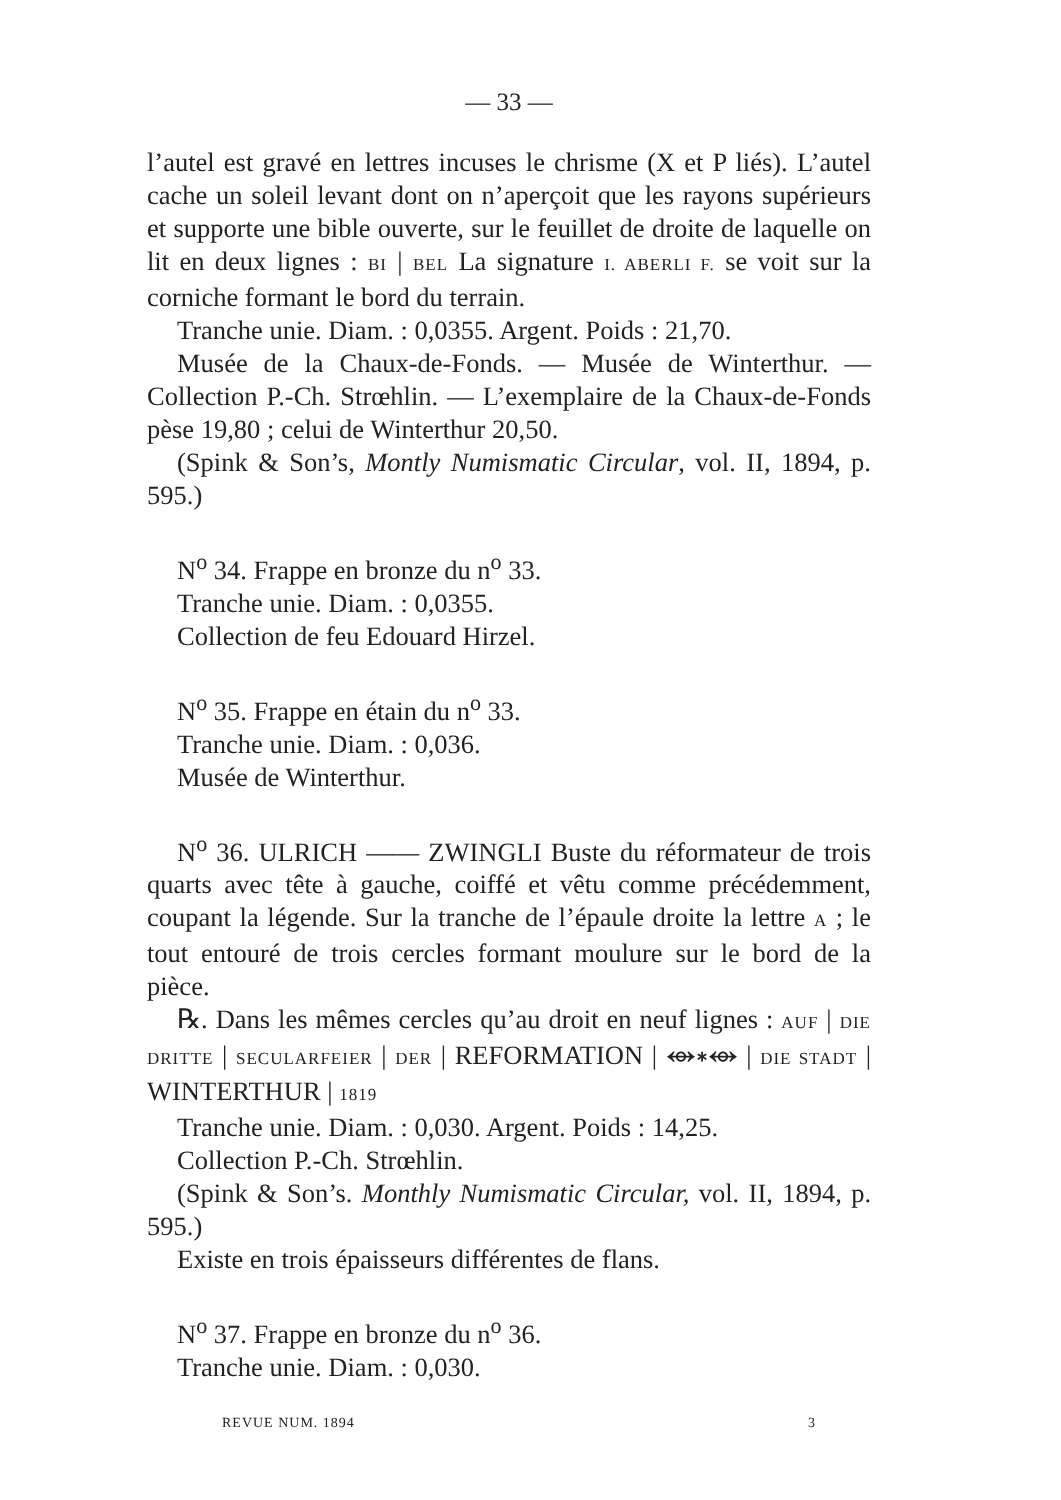— 33 —
l’autel est gravé en lettres incuses le chrisme (X et P liés). L’autel cache un soleil levant dont on n’aperçoit que les rayons supérieurs et supporte une bible ouverte, sur le feuillet de droite de laquelle on lit en deux lignes : BI | BEL La signature I. ABERLI F. se voit sur la corniche formant le bord du terrain.
Tranche unie. Diam. : 0,0355. Argent. Poids : 21,70.
Musée de la Chaux-de-Fonds. — Musée de Winterthur. — Collection P.-Ch. Strœhlin. — L’exemplaire de la Chaux-de-Fonds pèse 19,80 ; celui de Winterthur 20,50.
(Spink & Son’s, Montly Numismatic Circular, vol. II, 1894, p. 595.)
N<sup>o</sup> 34. Frappe en bronze du n<sup>o</sup> 33.
Tranche unie. Diam. : 0,0355.
Collection de feu Edouard Hirzel.
N<sup>o</sup> 35. Frappe en étain du n<sup>o</sup> 33.
Tranche unie. Diam. : 0,036.
Musée de Winterthur.
N<sup>o</sup> 36. ULRICH —— ZWINGLI Buste du réformateur de trois quarts avec tête à gauche, coiffé et vêtu comme précédemment, coupant la légende. Sur la tranche de l’épaule droite la lettre A ; le tout entouré de trois cercles formant moulure sur le bord de la pièce.
℞. Dans les mêmes cercles qu’au droit en neuf lignes : AUF | DIE DRITTE | SECULARFEIER | DER | REFORMATION | ⥈∗⥈ | DIE STADT | WINTERTHUR | 1819
Tranche unie. Diam. : 0,030. Argent. Poids : 14,25.
Collection P.-Ch. Strœhlin.
(Spink & Son’s. Monthly Numismatic Circular, vol. II, 1894, p. 595.)
Existe en trois épaisseurs différentes de flans.
N<sup>o</sup> 37. Frappe en bronze du n<sup>o</sup> 36.
Tranche unie. Diam. : 0,030.
REVUE NUM. 1894 3